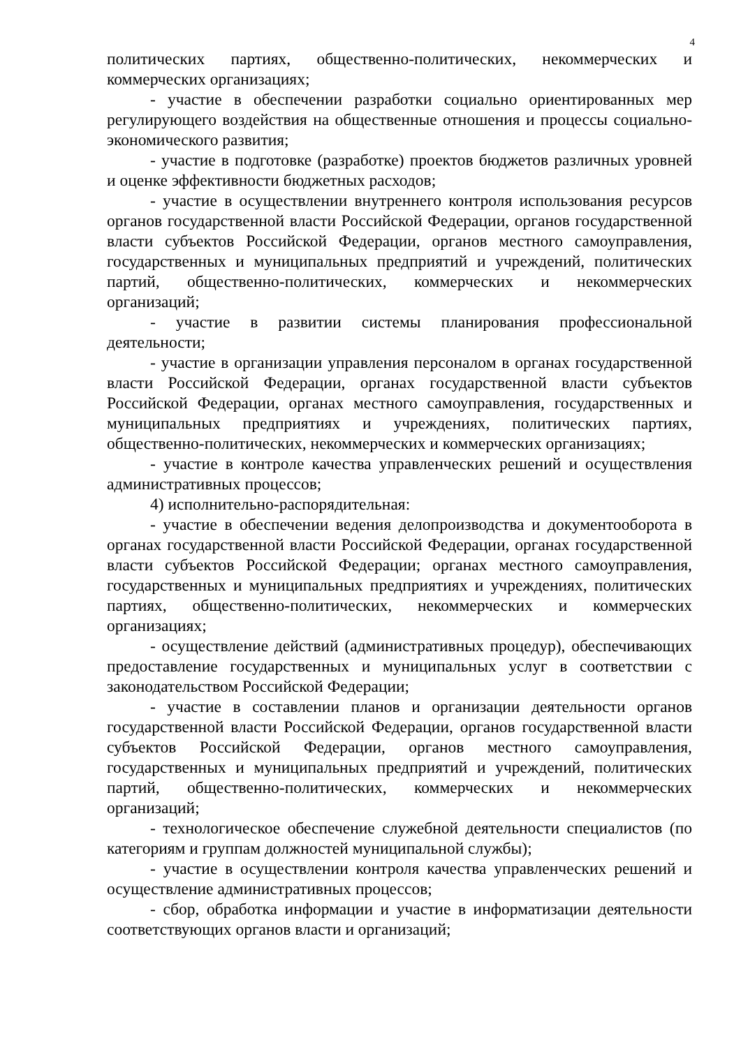4
политических партиях, общественно-политических, некоммерческих и коммерческих организациях;
- участие в обеспечении разработки социально ориентированных мер регулирующего воздействия на общественные отношения и процессы социально-экономического развития;
- участие в подготовке (разработке) проектов бюджетов различных уровней и оценке эффективности бюджетных расходов;
- участие в осуществлении внутреннего контроля использования ресурсов органов государственной власти Российской Федерации, органов государственной власти субъектов Российской Федерации, органов местного самоуправления, государственных и муниципальных предприятий и учреждений, политических партий, общественно-политических, коммерческих и некоммерческих организаций;
- участие в развитии системы планирования профессиональной деятельности;
- участие в организации управления персоналом в органах государственной власти Российской Федерации, органах государственной власти субъектов Российской Федерации, органах местного самоуправления, государственных и муниципальных предприятиях и учреждениях, политических партиях, общественно-политических, некоммерческих и коммерческих организациях;
- участие в контроле качества управленческих решений и осуществления административных процессов;
4) исполнительно-распорядительная:
- участие в обеспечении ведения делопроизводства и документооборота в органах государственной власти Российской Федерации, органах государственной власти субъектов Российской Федерации; органах местного самоуправления, государственных и муниципальных предприятиях и учреждениях, политических партиях, общественно-политических, некоммерческих и коммерческих организациях;
- осуществление действий (административных процедур), обеспечивающих предоставление государственных и муниципальных услуг в соответствии с законодательством Российской Федерации;
- участие в составлении планов и организации деятельности органов государственной власти Российской Федерации, органов государственной власти субъектов Российской Федерации, органов местного самоуправления, государственных и муниципальных предприятий и учреждений, политических партий, общественно-политических, коммерческих и некоммерческих организаций;
- технологическое обеспечение служебной деятельности специалистов (по категориям и группам должностей муниципальной службы);
- участие в осуществлении контроля качества управленческих решений и осуществление административных процессов;
- сбор, обработка информации и участие в информатизации деятельности соответствующих органов власти и организаций;